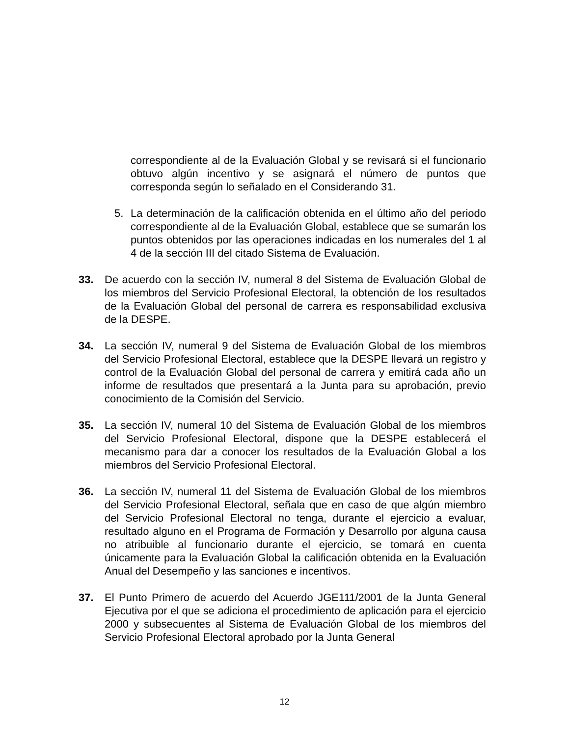correspondiente al de la Evaluación Global y se revisará si el funcionario obtuvo algún incentivo y se asignará el número de puntos que corresponda según lo señalado en el Considerando 31.
5. La determinación de la calificación obtenida en el último año del periodo correspondiente al de la Evaluación Global, establece que se sumarán los puntos obtenidos por las operaciones indicadas en los numerales del 1 al 4 de la sección III del citado Sistema de Evaluación.
33. De acuerdo con la sección IV, numeral 8 del Sistema de Evaluación Global de los miembros del Servicio Profesional Electoral, la obtención de los resultados de la Evaluación Global del personal de carrera es responsabilidad exclusiva de la DESPE.
34. La sección IV, numeral 9 del Sistema de Evaluación Global de los miembros del Servicio Profesional Electoral, establece que la DESPE llevará un registro y control de la Evaluación Global del personal de carrera y emitirá cada año un informe de resultados que presentará a la Junta para su aprobación, previo conocimiento de la Comisión del Servicio.
35. La sección IV, numeral 10 del Sistema de Evaluación Global de los miembros del Servicio Profesional Electoral, dispone que la DESPE establecerá el mecanismo para dar a conocer los resultados de la Evaluación Global a los miembros del Servicio Profesional Electoral.
36. La sección IV, numeral 11 del Sistema de Evaluación Global de los miembros del Servicio Profesional Electoral, señala que en caso de que algún miembro del Servicio Profesional Electoral no tenga, durante el ejercicio a evaluar, resultado alguno en el Programa de Formación y Desarrollo por alguna causa no atribuible al funcionario durante el ejercicio, se tomará en cuenta únicamente para la Evaluación Global la calificación obtenida en la Evaluación Anual del Desempeño y las sanciones e incentivos.
37. El Punto Primero de acuerdo del Acuerdo JGE111/2001 de la Junta General Ejecutiva por el que se adiciona el procedimiento de aplicación para el ejercicio 2000 y subsecuentes al Sistema de Evaluación Global de los miembros del Servicio Profesional Electoral aprobado por la Junta General
12